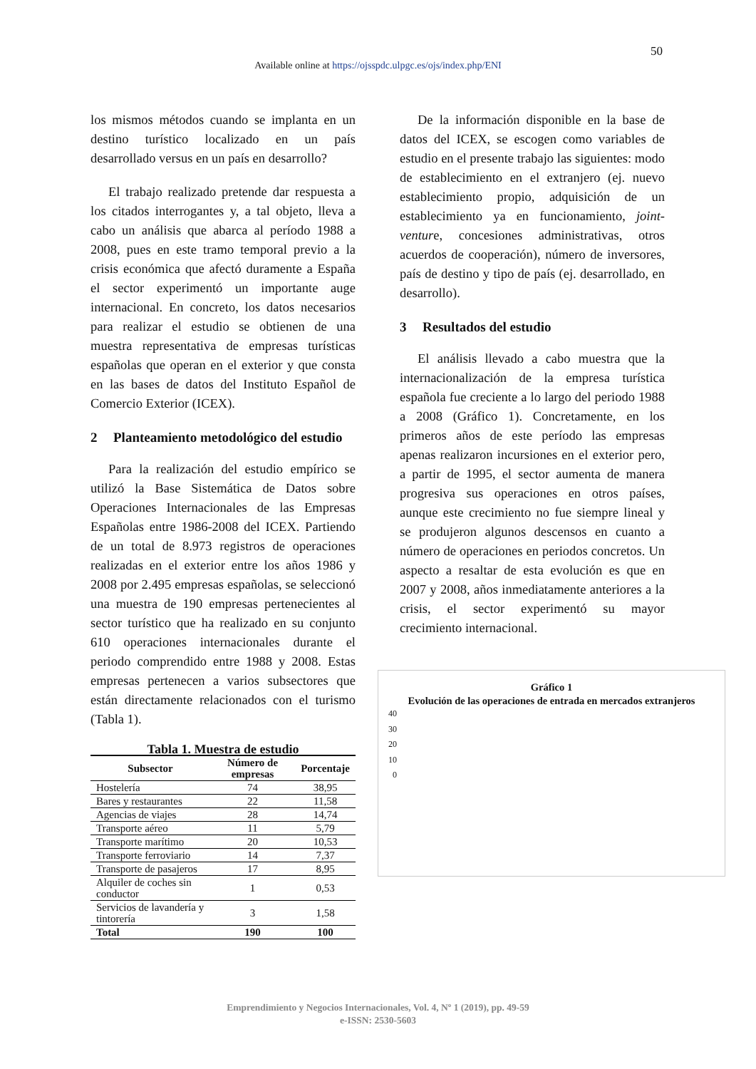50
Available online at https://ojsspdc.ulpgc.es/ojs/index.php/ENI
los mismos métodos cuando se implanta en un destino turístico localizado en un país desarrollado versus en un país en desarrollo?
El trabajo realizado pretende dar respuesta a los citados interrogantes y, a tal objeto, lleva a cabo un análisis que abarca al período 1988 a 2008, pues en este tramo temporal previo a la crisis económica que afectó duramente a España el sector experimentó un importante auge internacional. En concreto, los datos necesarios para realizar el estudio se obtienen de una muestra representativa de empresas turísticas españolas que operan en el exterior y que consta en las bases de datos del Instituto Español de Comercio Exterior (ICEX).
2 Planteamiento metodológico del estudio
Para la realización del estudio empírico se utilizó la Base Sistemática de Datos sobre Operaciones Internacionales de las Empresas Españolas entre 1986-2008 del ICEX. Partiendo de un total de 8.973 registros de operaciones realizadas en el exterior entre los años 1986 y 2008 por 2.495 empresas españolas, se seleccionó una muestra de 190 empresas pertenecientes al sector turístico que ha realizado en su conjunto 610 operaciones internacionales durante el periodo comprendido entre 1988 y 2008. Estas empresas pertenecen a varios subsectores que están directamente relacionados con el turismo (Tabla 1).
Tabla 1. Muestra de estudio
| Subsector | Número de empresas | Porcentaje |
| --- | --- | --- |
| Hostelería | 74 | 38,95 |
| Bares y restaurantes | 22 | 11,58 |
| Agencias de viajes | 28 | 14,74 |
| Transporte aéreo | 11 | 5,79 |
| Transporte marítimo | 20 | 10,53 |
| Transporte ferroviario | 14 | 7,37 |
| Transporte de pasajeros | 17 | 8,95 |
| Alquiler de coches sin conductor | 1 | 0,53 |
| Servicios de lavandería y tintorería | 3 | 1,58 |
| Total | 190 | 100 |
De la información disponible en la base de datos del ICEX, se escogen como variables de estudio en el presente trabajo las siguientes: modo de establecimiento en el extranjero (ej. nuevo establecimiento propio, adquisición de un establecimiento ya en funcionamiento, joint-venture, concesiones administrativas, otros acuerdos de cooperación), número de inversores, país de destino y tipo de país (ej. desarrollado, en desarrollo).
3 Resultados del estudio
El análisis llevado a cabo muestra que la internacionalización de la empresa turística española fue creciente a lo largo del periodo 1988 a 2008 (Gráfico 1). Concretamente, en los primeros años de este período las empresas apenas realizaron incursiones en el exterior pero, a partir de 1995, el sector aumenta de manera progresiva sus operaciones en otros países, aunque este crecimiento no fue siempre lineal y se produjeron algunos descensos en cuanto a número de operaciones en periodos concretos. Un aspecto a resaltar de esta evolución es que en 2007 y 2008, años inmediatamente anteriores a la crisis, el sector experimentó su mayor crecimiento internacional.
Gráfico 1
Evolución de las operaciones de entrada en mercados extranjeros
0
10
20
30
40
Emprendimiento y Negocios Internacionales, Vol. 4, Nº 1 (2019), pp. 49-59
e-ISSN: 2530-5603